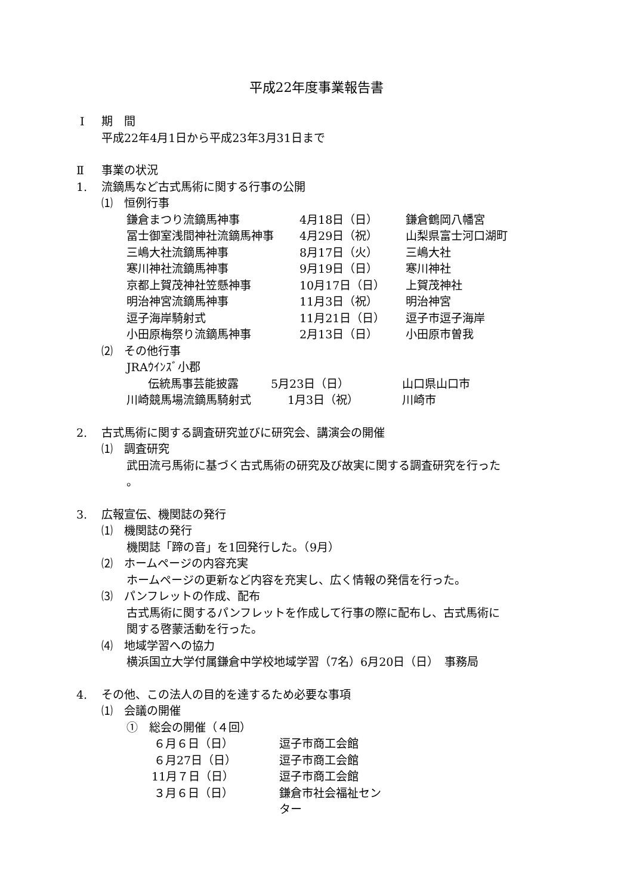平成22年度事業報告書
Ⅰ 期　間
平成22年4月1日から平成23年3月31日まで
Ⅱ 事業の状況
1. 流鏑馬など古式馬術に関する行事の公開
⑴　恒例行事
鎌倉まつり流鏑馬神事 4月18日（日） 鎌倉鶴岡八幡宮
冨士御室浅間神社流鏑馬神事 4月29日（祝） 山梨県富士河口湖町
三嶋大社流鏑馬神事 8月17日（火） 三嶋大社
寒川神社流鏑馬神事 9月19日（日） 寒川神社
京都上賀茂神社笠懸神事 10月17日（日） 上賀茂神社
明治神宮流鏑馬神事 11月3日（祝） 明治神宮
逗子海岸騎射式 11月21日（日） 逗子市逗子海岸
小田原梅祭り流鏑馬神事 2月13日（日） 小田原市曽我
⑵　その他行事
JRAｳｲﾝｽﾞ小郡
伝統馬事芸能披露 5月23日（日） 山口県山口市
川崎競馬場流鏑馬騎射式 1月3日（祝） 川崎市
2. 古式馬術に関する調査研究並びに研究会、講演会の開催
⑴　調査研究
武田流弓馬術に基づく古式馬術の研究及び故実に関する調査研究を行った
。
3. 広報宣伝、機関誌の発行
⑴　機関誌の発行
機関誌「蹄の音」を1回発行した。（9月）
⑵　ホームページの内容充実
ホームページの更新など内容を充実し、広く情報の発信を行った。
⑶　パンフレットの作成、配布
古式馬術に関するパンフレットを作成して行事の際に配布し、古式馬術に
関する啓蒙活動を行った。
⑷　地域学習への協力
横浜国立大学付属鎌倉中学校地域学習（7名）6月20日（日）　事務局
4. その他、この法人の目的を達するため必要な事項
⑴　会議の開催
①　総会の開催（４回）
６月６日（日） 逗子市商工会館
６月27日（日） 逗子市商工会館
11月７日（日） 逗子市商工会館
３月６日（日） 鎌倉市社会福祉センター